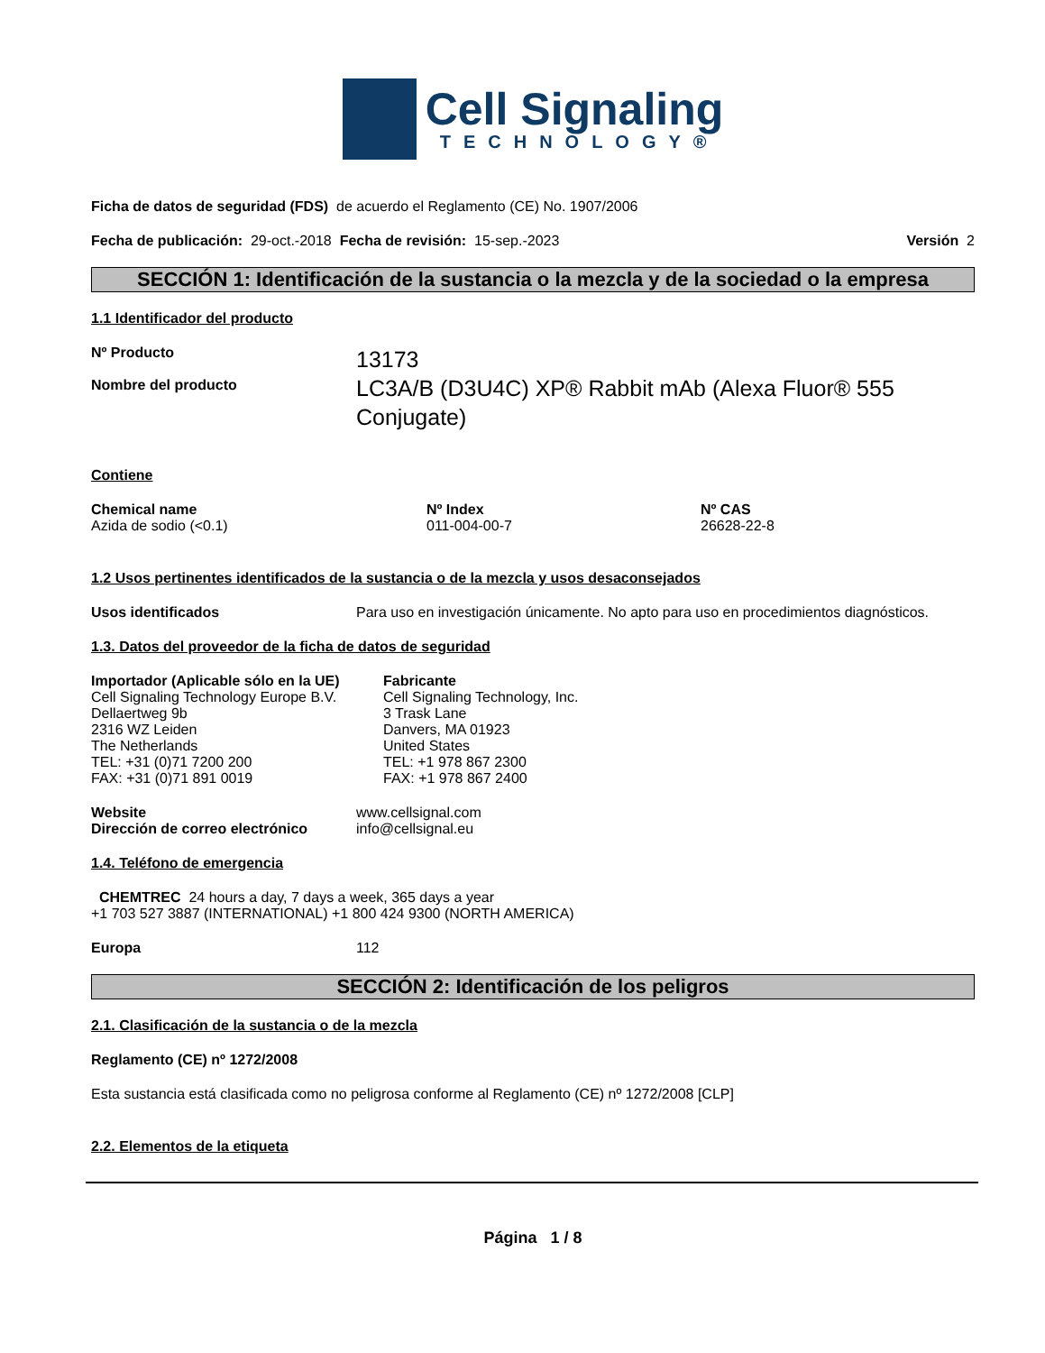Cell Signaling
TECHNOLOGY®
Ficha de datos de seguridad (FDS) de acuerdo el Reglamento (CE) No. 1907/2006
Fecha de publicación: 29-oct.-2018 Fecha de revisión: 15-sep.-2023 Versión 2
SECCIÓN 1: Identificación de la sustancia o la mezcla y de la sociedad o la empresa
1.1 Identificador del producto
Nº Producto
Nombre del producto
13173
LC3A/B (D3U4C) XP® Rabbit mAb (Alexa Fluor® 555
Conjugate)
Contiene
Chemical name
Azida de sodio (<0.1)
Nº Index
011-004-00-7
Nº CAS
26628-22-8
1.2 Usos pertinentes identificados de la sustancia o de la mezcla y usos desaconsejados
Usos identificados Para uso en investigación únicamente. No apto para uso en procedimientos diagnósticos.
1.3. Datos del proveedor de la ficha de datos de seguridad
Importador (Aplicable sólo en la UE)
Cell Signaling Technology Europe B.V.
Dellaertweg 9b
2316 WZ Leiden
The Netherlands
TEL: +31 (0)71 7200 200
FAX: +31 (0)71 891 0019
Fabricante
Cell Signaling Technology, Inc.
3 Trask Lane
Danvers, MA 01923
United States
TEL: +1 978 867 2300
FAX: +1 978 867 2400
Website
Dirección de correo electrónico
www.cellsignal.com
info@cellsignal.eu
1.4. Teléfono de emergencia
CHEMTREC 24 hours a day, 7 days a week, 365 days a year
+1 703 527 3887 (INTERNATIONAL) +1 800 424 9300 (NORTH AMERICA)
Europa 112
SECCIÓN 2: Identificación de los peligros
2.1. Clasificación de la sustancia o de la mezcla
Reglamento (CE) nº 1272/2008
Esta sustancia está clasificada como no peligrosa conforme al Reglamento (CE) nº 1272/2008 [CLP]
2.2. Elementos de la etiqueta
Página 1 / 8